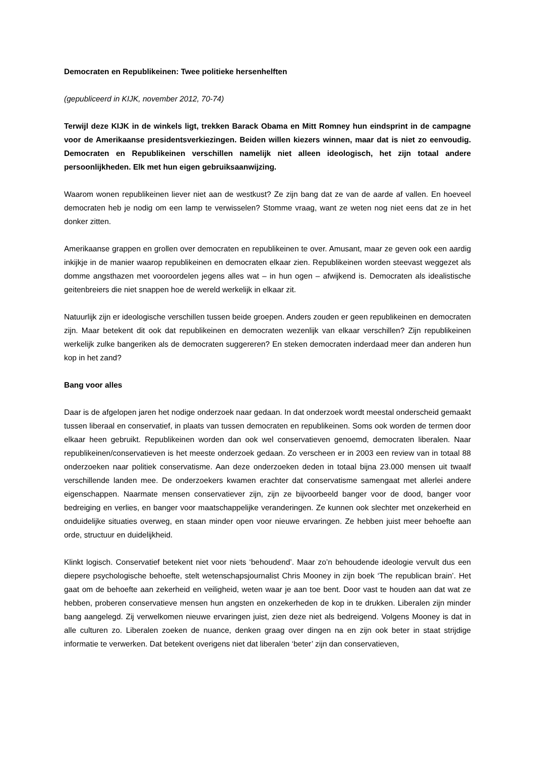Democraten en Republikeinen: Twee politieke hersenhelften
(gepubliceerd in KIJK, november 2012, 70-74)
Terwijl deze KIJK in de winkels ligt, trekken Barack Obama en Mitt Romney hun eindsprint in de campagne voor de Amerikaanse presidentsverkiezingen. Beiden willen kiezers winnen, maar dat is niet zo eenvoudig. Democraten en Republikeinen verschillen namelijk niet alleen ideologisch, het zijn totaal andere persoonlijkheden. Elk met hun eigen gebruiksaanwijzing.
Waarom wonen republikeinen liever niet aan de westkust? Ze zijn bang dat ze van de aarde af vallen. En hoeveel democraten heb je nodig om een lamp te verwisselen? Stomme vraag, want ze weten nog niet eens dat ze in het donker zitten.
Amerikaanse grappen en grollen over democraten en republikeinen te over. Amusant, maar ze geven ook een aardig inkijkje in de manier waarop republikeinen en democraten elkaar zien. Republikeinen worden steevast weggezet als domme angsthazen met vooroordelen jegens alles wat – in hun ogen – afwijkend is. Democraten als idealistische geitenbreiers die niet snappen hoe de wereld werkelijk in elkaar zit.
Natuurlijk zijn er ideologische verschillen tussen beide groepen. Anders zouden er geen republikeinen en democraten zijn. Maar betekent dit ook dat republikeinen en democraten wezenlijk van elkaar verschillen? Zijn republikeinen werkelijk zulke bangeriken als de democraten suggereren? En steken democraten inderdaad meer dan anderen hun kop in het zand?
Bang voor alles
Daar is de afgelopen jaren het nodige onderzoek naar gedaan. In dat onderzoek wordt meestal onderscheid gemaakt tussen liberaal en conservatief, in plaats van tussen democraten en republikeinen. Soms ook worden de termen door elkaar heen gebruikt. Republikeinen worden dan ook wel conservatieven genoemd, democraten liberalen. Naar republikeinen/conservatieven is het meeste onderzoek gedaan. Zo verscheen er in 2003 een review van in totaal 88 onderzoeken naar politiek conservatisme. Aan deze onderzoeken deden in totaal bijna 23.000 mensen uit twaalf verschillende landen mee. De onderzoekers kwamen erachter dat conservatisme samengaat met allerlei andere eigenschappen. Naarmate mensen conservatiever zijn, zijn ze bijvoorbeeld banger voor de dood, banger voor bedreiging en verlies, en banger voor maatschappelijke veranderingen. Ze kunnen ook slechter met onzekerheid en onduidelijke situaties overweg, en staan minder open voor nieuwe ervaringen. Ze hebben juist meer behoefte aan orde, structuur en duidelijkheid.
Klinkt logisch. Conservatief betekent niet voor niets ‘behoudend’. Maar zo’n behoudende ideologie vervult dus een diepere psychologische behoefte, stelt wetenschapsjournalist Chris Mooney in zijn boek ‘The republican brain’. Het gaat om de behoefte aan zekerheid en veiligheid, weten waar je aan toe bent. Door vast te houden aan dat wat ze hebben, proberen conservatieve mensen hun angsten en onzekerheden de kop in te drukken. Liberalen zijn minder bang aangelegd. Zij verwelkomen nieuwe ervaringen juist, zien deze niet als bedreigend. Volgens Mooney is dat in alle culturen zo. Liberalen zoeken de nuance, denken graag over dingen na en zijn ook beter in staat strijdige informatie te verwerken. Dat betekent overigens niet dat liberalen ‘beter’ zijn dan conservatieven,